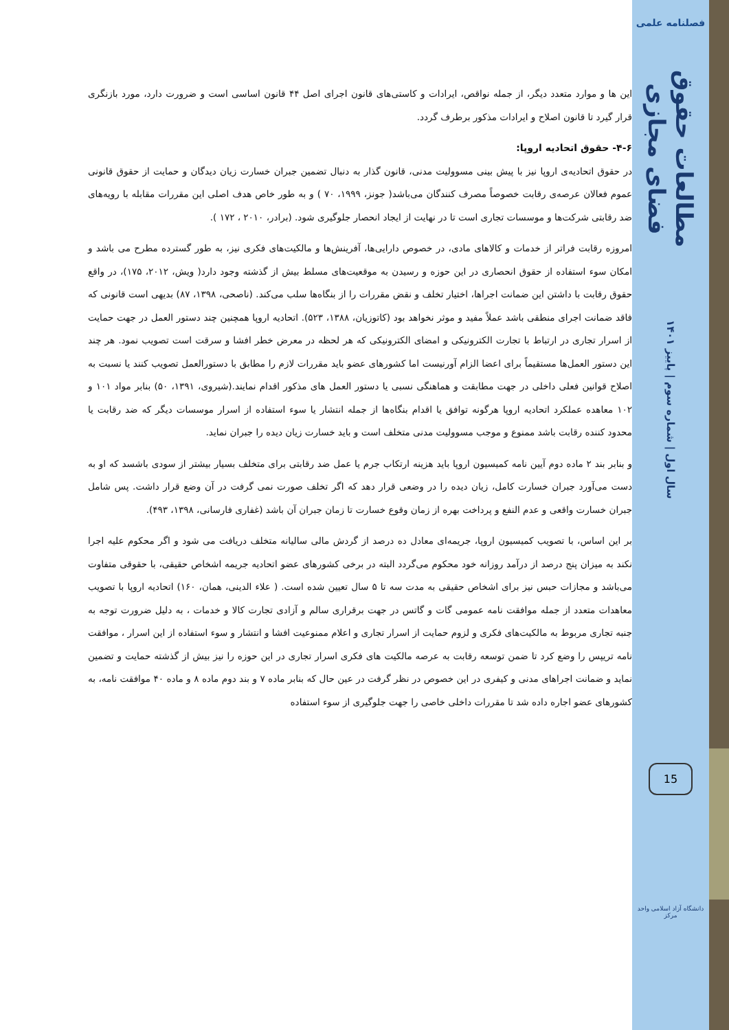این ها و موارد متعدد دیگر، از جمله نواقص، ایرادات و کاستی‌های قانون اجرای اصل ۴۴ قانون اساسی است و ضرورت دارد، مورد بازنگری قرار گیرد تا قانون اصلاح و ایرادات مذکور برطرف گردد.
۴-۶- حقوق اتحادیه اروپا:
در حقوق اتحادیه‌ی اروپا نیز با پیش بینی مسوولیت مدنی، قانون گذار به دنبال تضمین جبران خسارت زیان دیدگان و حمایت از حقوق قانونی عموم فعالان عرصه‌ی رقابت خصوصاً مصرف کنندگان می‌باشد( جونز، ۱۹۹۹، ۷۰ ) و به طور خاص هدف اصلی این مقررات مقابله با رویه‌های ضد رقابتی شرکت‌ها و موسسات تجاری است تا در نهایت از ایجاد انحصار جلوگیری شود. (برادر، ۲۰۱۰ ، ۱۷۲ ).
امروزه رقابت فراتر از خدمات و کالاهای مادی، در خصوص دارایی‌ها، آفرینش‌ها و مالکیت‌های فکری نیز، به طور گسترده مطرح می باشد و امکان سوء استفاده از حقوق انحصاری در این حوزه و رسیدن به موقعیت‌های مسلط بیش از گذشته وجود دارد( ویش، ۲۰۱۲، ۱۷۵)، در واقع حقوق رقابت با داشتن این ضمانت اجراها، اختیار تخلف و نقض مقررات را از بنگاه‌ها سلب می‌کند. (ناصحی، ۱۳۹۸، ۸۷) بدیهی است قانونی که فاقد ضمانت اجرای منطقی باشد عملاً مفید و موثر نخواهد بود (کاتوزیان، ۱۳۸۸، ۵۲۳). اتحادیه اروپا همچنین چند دستور العمل در جهت حمایت از اسرار تجاری در ارتباط با تجارت الکترونیکی و امضای الکترونیکی که هر لحظه در معرض خطر افشا و سرقت است تصویب نمود. هر چند این دستور العمل‌ها مستقیماً برای اعضا الزام آورنیست اما کشورهای عضو باید مقررات لازم را مطابق با دستورالعمل تصویب کنند یا نسبت به اصلاح قوانین فعلی داخلی در جهت مطابقت و هماهنگی نسبی یا دستور العمل های مذکور اقدام نمایند.(شیروی، ۱۳۹۱، ۵۰) بنابر مواد ۱۰۱ و ۱۰۲ معاهده عملکرد اتحادیه اروپا هرگونه توافق یا اقدام بنگاه‌ها از جمله انتشار یا سوء استفاده از اسرار موسسات دیگر که ضد رقابت یا محدود کننده رقابت باشد ممنوع و موجب مسوولیت مدنی متخلف است و باید خسارت زیان دیده را جبران نماید.
و بنابر بند ۲ ماده دوم آیین نامه کمیسیون اروپا باید هزینه ارتکاب جرم یا عمل ضد رقابتی برای متخلف بسیار بیشتر از سودی باشسد که او به دست می‌آورد جبران خسارت کامل، زیان دیده را در وضعی قرار دهد که اگر تخلف صورت نمی گرفت در آن وضع قرار داشت. پس شامل جبران خسارت واقعی و عدم النفع و پرداخت بهره از زمان وقوع خسارت تا زمان جبران آن باشد (غفاری فارسانی، ۱۳۹۸، ۴۹۳).
بر این اساس، با تصویب کمیسیون اروپا، جریمه‌ای معادل ده درصد از گردش مالی سالیانه متخلف دریافت می شود و اگر محکوم علیه اجرا نکند به میزان پنج درصد از درآمد روزانه خود محکوم می‌گردد البته در برخی کشورهای عضو اتحادیه جریمه اشخاص حقیقی، با حقوقی متفاوت می‌باشد و مجازات حبس نیز برای اشخاص حقیقی به مدت سه تا ۵ سال تعیین شده است. ( علاء الدینی، همان، ۱۶۰) اتحادیه اروپا با تصویب معاهدات متعدد از جمله موافقت نامه عمومی گات و گاتس در جهت برقراری سالم و آزادی تجارت کالا و خدمات ، به دلیل ضرورت توجه به جنبه تجاری مربوط به مالکیت‌های فکری و لزوم حمایت از اسرار تجاری و اعلام ممنوعیت افشا و انتشار و سوء استفاده از این اسرار ، موافقت نامه تریپس را وضع کرد تا ضمن توسعه رقابت به عرصه مالکیت های فکری اسرار تجاری در این حوزه را نیز بیش از گذشته حمایت و تضمین نماید و ضمانت اجراهای مدنی و کیفری در این خصوص در نظر گرفت در عین حال که بنابر ماده ۷ و بند دوم ماده ۸ و ماده ۴۰ موافقت نامه، به کشورهای عضو اجاره داده شد تا مقررات داخلی خاصی را جهت جلوگیری از سوء استفاده
فصلنامه علمی
مطالعات حقوق فضای مجازی
سال اول | شماره سوم | پاییز ۱۴۰۱
15
دانشگاه آزاد اسلامی واحد مرکز